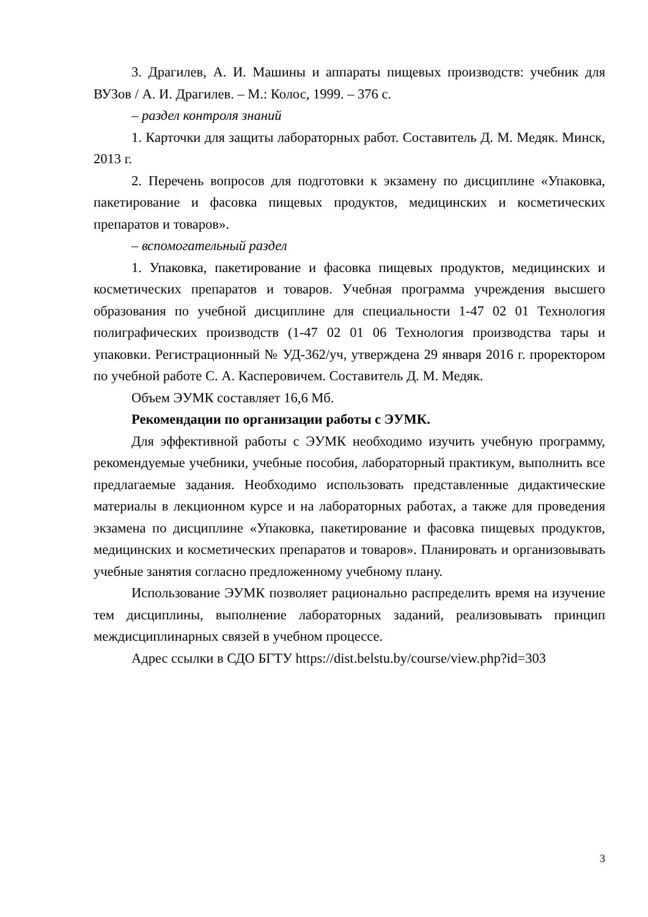3. Драгилев, А. И. Машины и аппараты пищевых производств: учебник для ВУЗов / А. И. Драгилев. – М.: Колос, 1999. – 376 с.
– раздел контроля знаний
1. Карточки для защиты лабораторных работ. Составитель Д. М. Медяк. Минск, 2013 г.
2. Перечень вопросов для подготовки к экзамену по дисциплине «Упаковка, пакетирование и фасовка пищевых продуктов, медицинских и косметических препаратов и товаров».
– вспомогательный раздел
1. Упаковка, пакетирование и фасовка пищевых продуктов, медицинских и косметических препаратов и товаров. Учебная программа учреждения высшего образования по учебной дисциплине для специальности 1-47 02 01 Технология полиграфических производств (1-47 02 01 06 Технология производства тары и упаковки. Регистрационный № УД-362/уч, утверждена 29 января 2016 г. проректором по учебной работе С. А. Касперовичем. Составитель Д. М. Медяк.
Объем ЭУМК составляет 16,6 Мб.
Рекомендации по организации работы с ЭУМК.
Для эффективной работы с ЭУМК необходимо изучить учебную программу, рекомендуемые учебники, учебные пособия, лабораторный практикум, выполнить все предлагаемые задания. Необходимо использовать представленные дидактические материалы в лекционном курсе и на лабораторных работах, а также для проведения экзамена по дисциплине «Упаковка, пакетирование и фасовка пищевых продуктов, медицинских и косметических препаратов и товаров». Планировать и организовывать учебные занятия согласно предложенному учебному плану.
Использование ЭУМК позволяет рационально распределить время на изучение тем дисциплины, выполнение лабораторных заданий, реализовывать принцип междисциплинарных связей в учебном процессе.
Адрес ссылки в СДО БГТУ https://dist.belstu.by/course/view.php?id=303
3